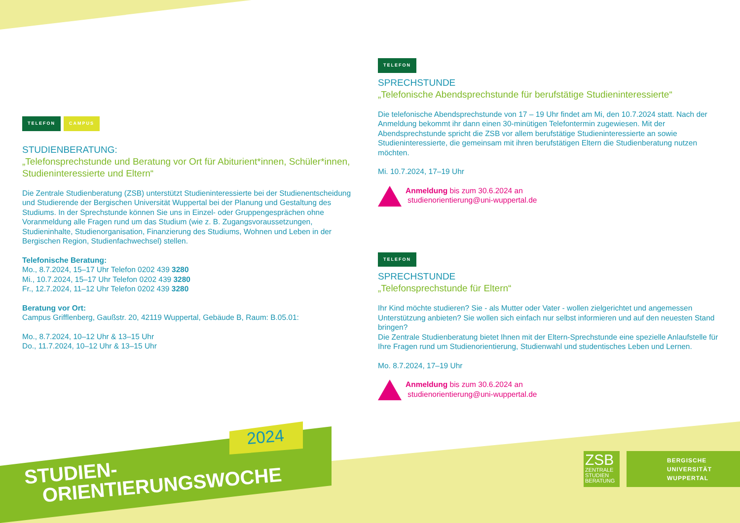TELEFON CAMPUS
STUDIENBERATUNG:
„Telefonsprechstunde und Beratung vor Ort für Abiturient*innen, Schüler*innen, Studieninteressierte und Eltern“
Die Zentrale Studienberatung (ZSB) unterstützt Studieninteressierte bei der Studienentscheidung und Studierende der Bergischen Universität Wuppertal bei der Planung und Gestaltung des Studiums. In der Sprechstunde können Sie uns in Einzel- oder Gruppengesprächen ohne Voranmeldung alle Fragen rund um das Studium (wie z. B. Zugangsvoraussetzungen, Studieninhalte, Studienorganisation, Finanzierung des Studiums, Wohnen und Leben in der Bergischen Region, Studienfachwechsel) stellen.
Telefonische Beratung:
Mo., 8.7.2024, 15–17 Uhr Telefon 0202 439 3280
Mi., 10.7.2024, 15–17 Uhr Telefon 0202 439 3280
Fr., 12.7.2024, 11–12 Uhr Telefon 0202 439 3280
Beratung vor Ort:
Campus Grifflenberg, Gaußstr. 20, 42119 Wuppertal, Gebäude B, Raum: B.05.01:
Mo., 8.7.2024, 10–12 Uhr & 13–15 Uhr
Do., 11.7.2024, 10–12 Uhr & 13–15 Uhr
TELEFON
SPRECHSTUNDE
„Telefonische Abendsprechstunde für berufstätige Studieninteressierte“
Die telefonische Abendsprechstunde von 17 – 19 Uhr findet am Mi, den 10.7.2024 statt. Nach der Anmeldung bekommt ihr dann einen 30-minütigen Telefontermin zugewiesen. Mit der Abendsprechstunde spricht die ZSB vor allem berufstätige Studieninteressierte an sowie Studieninteressierte, die gemeinsam mit ihren berufstätigen Eltern die Studienberatung nutzen möchten.
Mi. 10.7.2024, 17–19 Uhr
Anmeldung bis zum 30.6.2024 an
studienorientierung@uni-wuppertal.de
TELEFON
SPRECHSTUNDE
„Telefonsprechstunde für Eltern“
Ihr Kind möchte studieren? Sie - als Mutter oder Vater - wollen zielgerichtet und angemessen Unterstützung anbieten? Sie wollen sich einfach nur selbst informieren und auf den neuesten Stand bringen?
Die Zentrale Studienberatung bietet Ihnen mit der Eltern-Sprechstunde eine spezielle Anlaufstelle für Ihre Fragen rund um Studienorientierung, Studienwahl und studentisches Leben und Lernen.
Mo. 8.7.2024, 17–19 Uhr
Anmeldung bis zum 30.6.2024 an
studienorientierung@uni-wuppertal.de
2024
STUDIEN-
ORIENTIERUNGSWOCHE
ZSB
ZENTRALE
STUDIEN
BERATUNG
BERGISCHE
UNIVERSITÄT
WUPPERTAL